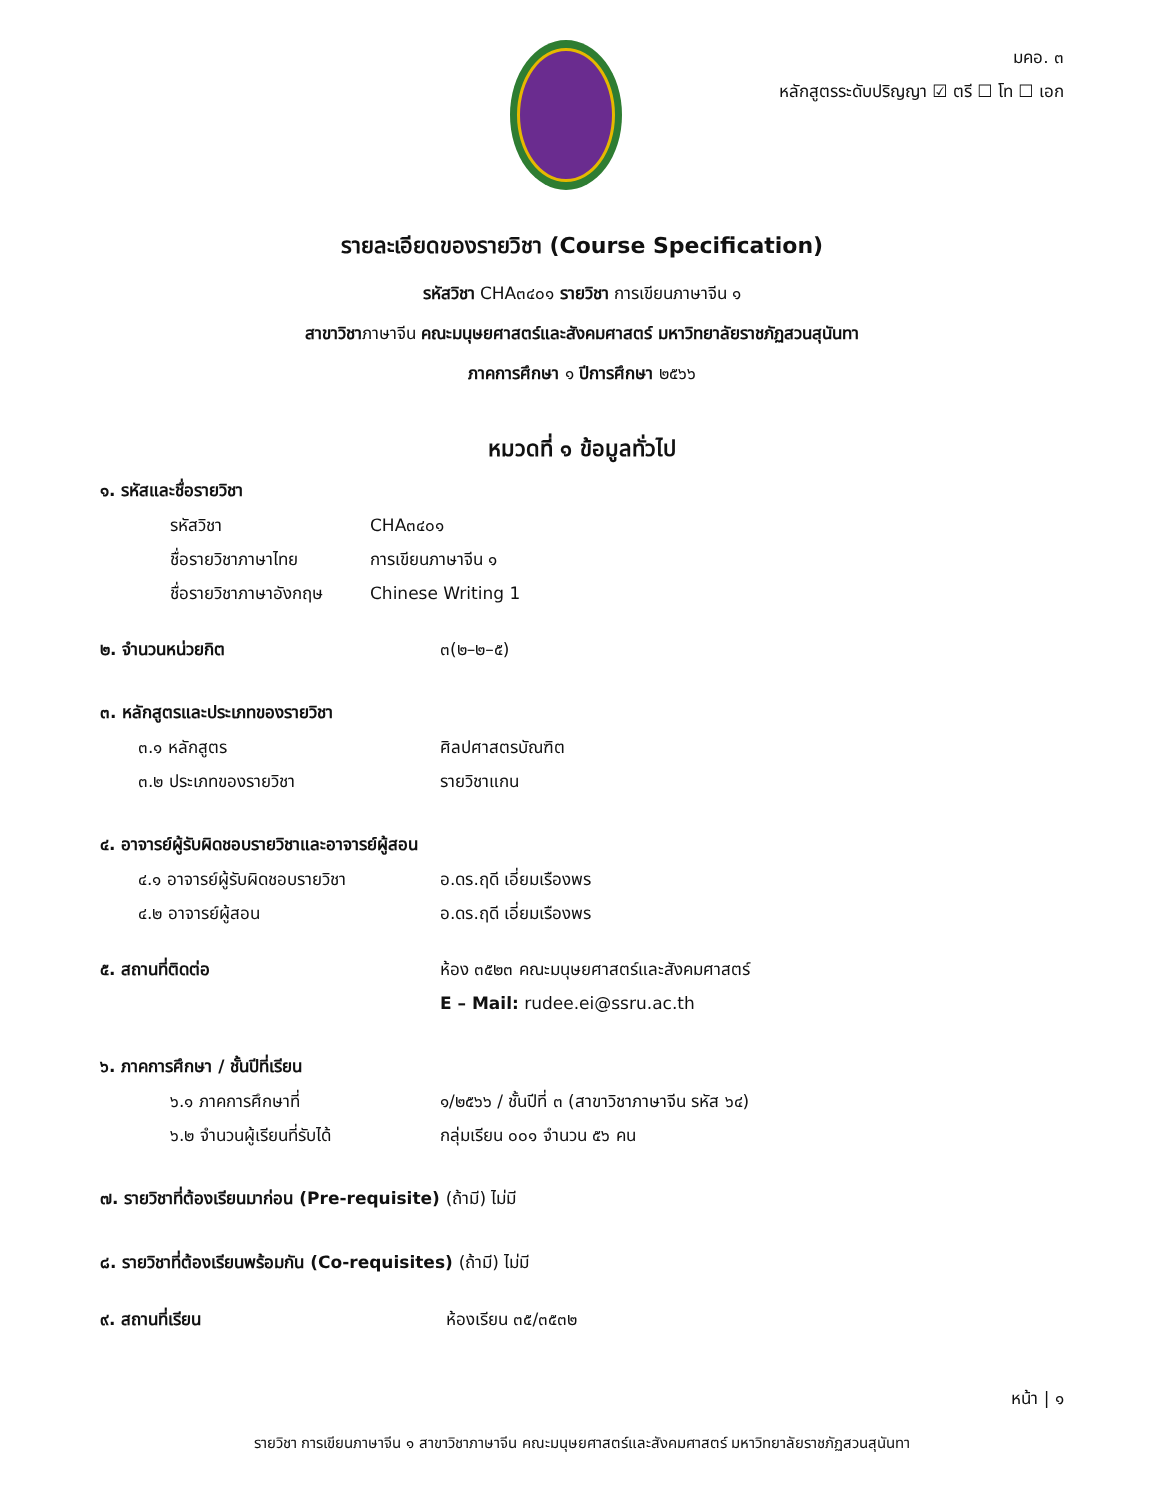มคอ. ๓
หลักสูตรระดับปริญญา ☑ ตรี ☐ โท ☐ เอก
รายละเอียดของรายวิชา (Course Specification)
รหัสวิชา CHA๓๔๐๑ รายวิชา การเขียนภาษาจีน ๑
สาขาวิชาภาษาจีน คณะมนุษยศาสตร์และสังคมศาสตร์ มหาวิทยาลัยราชภัฏสวนสุนันทา
ภาคการศึกษา ๑ ปีการศึกษา ๒๕๖๖
หมวดที่ ๑ ข้อมูลทั่วไป
๑. รหัสและชื่อรายวิชา
รหัสวิชา CHA๓๔๐๑
ชื่อรายวิชาภาษาไทย การเขียนภาษาจีน ๑
ชื่อรายวิชาภาษาอังกฤษ Chinese Writing 1
๒. จำนวนหน่วยกิต ๓(๒–๒–๕)
๓. หลักสูตรและประเภทของรายวิชา
๓.๑ หลักสูตร ศิลปศาสตรบัณฑิต
๓.๒ ประเภทของรายวิชา รายวิชาแกน
๔. อาจารย์ผู้รับผิดชอบรายวิชาและอาจารย์ผู้สอน
๔.๑ อาจารย์ผู้รับผิดชอบรายวิชา อ.ดร.ฤดี เอี่ยมเรืองพร
๔.๒ อาจารย์ผู้สอน อ.ดร.ฤดี เอี่ยมเรืองพร
๕. สถานที่ติดต่อ ห้อง ๓๕๒๓ คณะมนุษยศาสตร์และสังคมศาสตร์
E – Mail: rudee.ei@ssru.ac.th
๖. ภาคการศึกษา / ชั้นปีที่เรียน
๖.๑ ภาคการศึกษาที่ ๑/๒๕๖๖ / ชั้นปีที่ ๓ (สาขาวิชาภาษาจีน รหัส ๖๔)
๖.๒ จำนวนผู้เรียนที่รับได้ กลุ่มเรียน ๐๐๑ จำนวน ๕๖ คน
๗. รายวิชาที่ต้องเรียนมาก่อน (Pre-requisite) (ถ้ามี) ไม่มี
๘. รายวิชาที่ต้องเรียนพร้อมกัน (Co-requisites) (ถ้ามี) ไม่มี
๙. สถานที่เรียน ห้องเรียน ๓๕/๓๕๓๒
หน้า | ๑
รายวิชา การเขียนภาษาจีน ๑ สาขาวิชาภาษาจีน คณะมนุษยศาสตร์และสังคมศาสตร์ มหาวิทยาลัยราชภัฏสวนสุนันทา